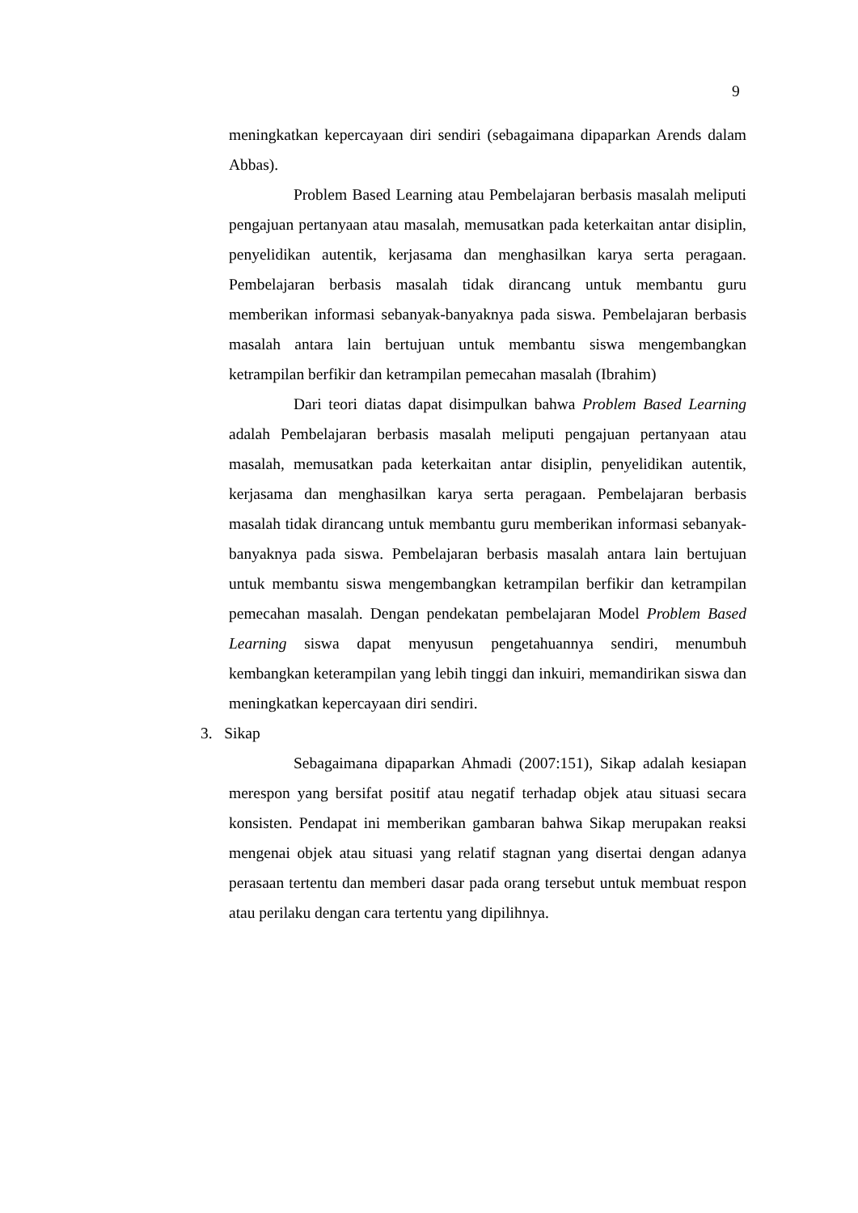9
meningkatkan kepercayaan diri sendiri (sebagaimana dipaparkan Arends dalam Abbas).
Problem Based Learning atau Pembelajaran berbasis masalah meliputi pengajuan pertanyaan atau masalah, memusatkan pada keterkaitan antar disiplin, penyelidikan autentik, kerjasama dan menghasilkan karya serta peragaan. Pembelajaran berbasis masalah tidak dirancang untuk membantu guru memberikan informasi sebanyak-banyaknya pada siswa. Pembelajaran berbasis masalah antara lain bertujuan untuk membantu siswa mengembangkan ketrampilan berfikir dan ketrampilan pemecahan masalah (Ibrahim)
Dari teori diatas dapat disimpulkan bahwa Problem Based Learning adalah Pembelajaran berbasis masalah meliputi pengajuan pertanyaan atau masalah, memusatkan pada keterkaitan antar disiplin, penyelidikan autentik, kerjasama dan menghasilkan karya serta peragaan. Pembelajaran berbasis masalah tidak dirancang untuk membantu guru memberikan informasi sebanyak-banyaknya pada siswa. Pembelajaran berbasis masalah antara lain bertujuan untuk membantu siswa mengembangkan ketrampilan berfikir dan ketrampilan pemecahan masalah. Dengan pendekatan pembelajaran Model Problem Based Learning siswa dapat menyusun pengetahuannya sendiri, menumbuh kembangkan keterampilan yang lebih tinggi dan inkuiri, memandirikan siswa dan meningkatkan kepercayaan diri sendiri.
3. Sikap
Sebagaimana dipaparkan Ahmadi (2007:151), Sikap adalah kesiapan merespon yang bersifat positif atau negatif terhadap objek atau situasi secara konsisten. Pendapat ini memberikan gambaran bahwa Sikap merupakan reaksi mengenai objek atau situasi yang relatif stagnan yang disertai dengan adanya perasaan tertentu dan memberi dasar pada orang tersebut untuk membuat respon atau perilaku dengan cara tertentu yang dipilihnya.